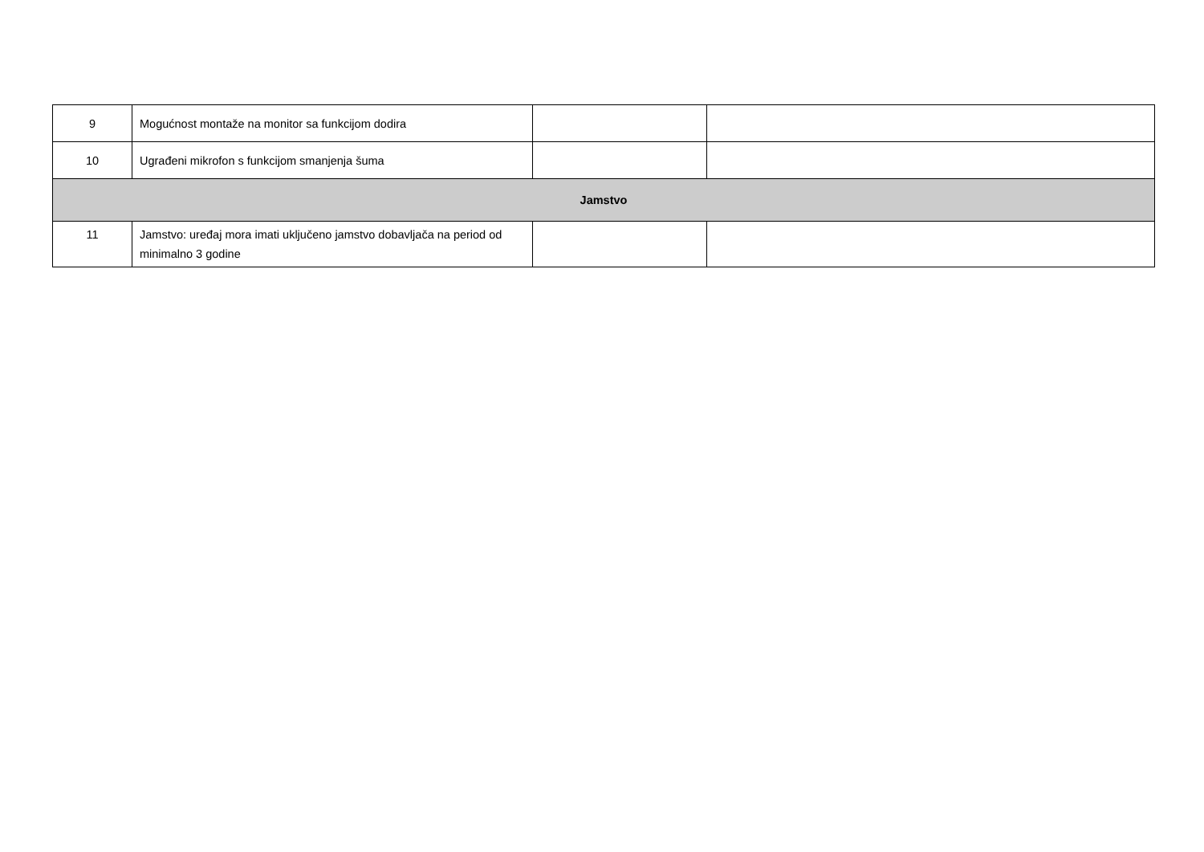| 9 | Mogućnost montaže na monitor sa funkcijom dodira | | |
| 10 | Ugrađeni mikrofon s funkcijom smanjenja šuma | | |
| Jamstvo | | | |
| 11 | Jamstvo: uređaj mora imati uključeno jamstvo dobavljača na period od minimalno 3 godine | | |